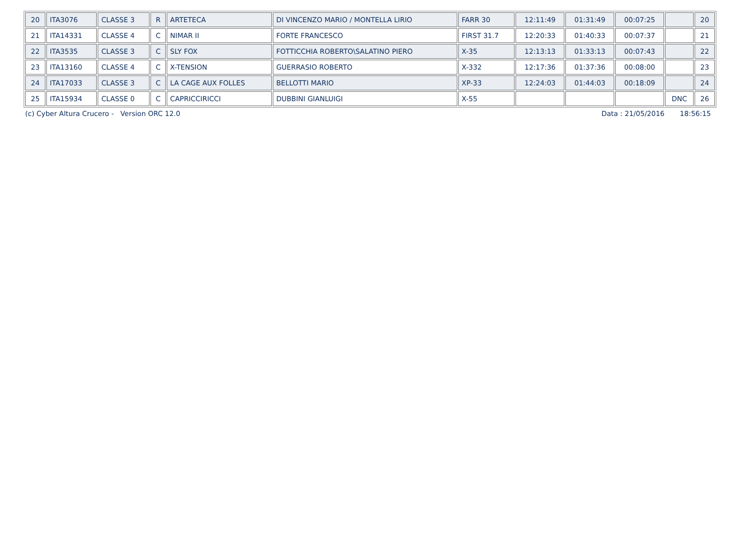| 20 | ITA3076 | CLASSE 3 | R | ARTETECA | DI VINCENZO MARIO / MONTELLA LIRIO | FARR 30 | 12:11:49 | 01:31:49 | 00:07:25 | | 20 |
| 21 | ITA14331 | CLASSE 4 | C | NIMAR II | FORTE FRANCESCO | FIRST 31.7 | 12:20:33 | 01:40:33 | 00:07:37 | | 21 |
| 22 | ITA3535 | CLASSE 3 | C | SLY FOX | FOTTICCHIA ROBERTO\SALATINO PIERO | X-35 | 12:13:13 | 01:33:13 | 00:07:43 | | 22 |
| 23 | ITA13160 | CLASSE 4 | C | X-TENSION | GUERRASIO ROBERTO | X-332 | 12:17:36 | 01:37:36 | 00:08:00 | | 23 |
| 24 | ITA17033 | CLASSE 3 | C | LA CAGE AUX FOLLES | BELLOTTI MARIO | XP-33 | 12:24:03 | 01:44:03 | 00:18:09 | | 24 |
| 25 | ITA15934 | CLASSE 0 | C | CAPRICCIRICCI | DUBBINI GIANLUIGI | X-55 | | | | DNC | 26 |
(c) Cyber Altura Crucero - Version ORC 12.0 Data : 21/05/2016 18:56:15